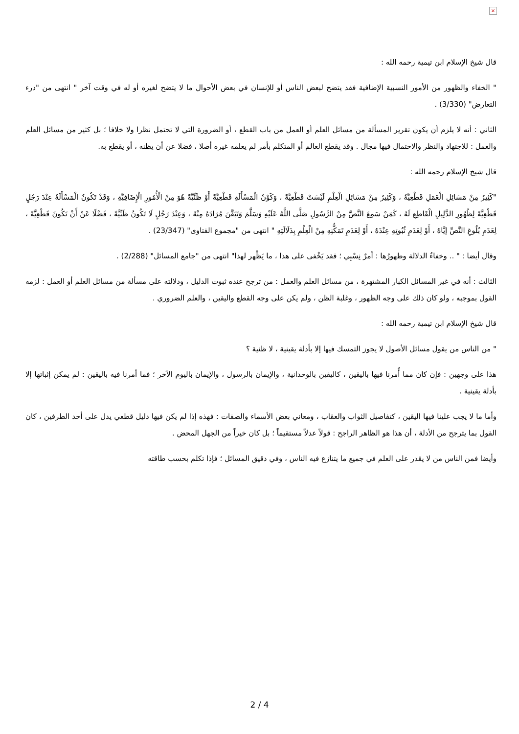×
قال شيخ الإسلام ابن تيمية رحمه الله :
" الخفاء والظهور من الأمور النسبية الإضافية فقد يتضح لبعض الناس أو للإنسان في بعض الأحوال ما لا يتضح لغيره أو له في وقت آخر " انتهى من "درء التعارض" (3/330) .
الثاني : أنه لا يلزم أن يكون تقرير المسألة من مسائل العلم أو العمل من باب القطع ، أو الضرورة التي لا تحتمل نظرا ولا خلافا ؛ بل كثير من مسائل العلم والعمل : للاجتهاد والنظر والاحتمال فيها مجال . وقد يقطع العالم أو المتكلم بأمر لم يعلمه غيره أصلا ، فضلا عن أن يظنه ، أو يقطع به.
قال شيخ الإسلام رحمه الله :
"كَثِيرٌ مِنْ مَسَائِلِ الْعَمَلِ قَطْعِيَّةٌ ، وَكَثِيرٌ مِنْ مَسَائِلِ الْعِلْمِ لَيْسَتْ قَطْعِيَّةً ، وَكَوْنُ الْمَسْأَلَةِ قَطْعِيَّةً أَوْ ظَنِّيَّةً هُوَ مِنْ الْأُمُورِ الْإِضَافِيَّةِ ، وَقَدْ تَكُونُ الْمَسْأَلَةُ عِنْدَ رَجُلٍ قَطْعِيَّةً لِظُهُورِ الدَّلِيلِ الْقَاطِعِ لَهُ ، كَمَنْ سَمِعَ النَّصَّ مِنْ الرَّسُولِ صَلَّى اللَّهُ عَلَيْهِ وَسَلَّمَ وَتَيَقَّنَ مُرَادَهُ مِنْهُ ، وَعِنْدَ رَجُلٍ لَا تَكُونُ ظَنِّيَّةً ، فَضْلًا عَنْ أَنْ تَكُونَ قَطْعِيَّةً ، لِعَدَمِ بُلُوغِ النَّصِّ إيَّاهُ ، أَوْ لِعَدَمِ ثُبُوتِهِ عِنْدَهُ ، أَوْ لِعَدَمِ تَمَكُّنِهِ مِنْ الْعِلْمِ بِدَلَالَتِهِ " انتهى من "مجموع الفتاوى" (23/347) .
وقال أيضا : " .. وخفاءُ الدلالة وظهورُها : أمرٌ نِسْبِي ؛ فقد يَخْفى على هذا ، ما يَظْهر لهذا" انتهى من "جامع المسائل" (2/288) .
الثالث : أنه في غير المسائل الكبار المشتهرة ، من مسائل العلم والعمل : من ترجح عنده ثبوت الدليل ، ودلالته على مسألة من مسائل العلم أو العمل : لزمه القول بموجبه ، ولو كان ذلك على وجه الظهور ، وغلبة الظن ، ولم يكن على وجه القطع واليقين ، والعلم الضروري .
قال شيخ الإسلام ابن تيمية رحمه الله :
" من الناس من يقول مسائل الأصول لا يجوز التمسك فيها إلا بأدلة يقينية ، لا ظنية ؟
هذا على وجهين : فإن كان مما أُمرنا فيها باليقين ، كاليقين بالوحدانية ، والإيمان بالرسول ، والإيمان باليوم الآخر ؛ فما أمرنا فيه باليقين : لم يمكن إثباتها إلا بأدلة يقينية .
وأما ما لا يجب علينا فيها اليقين ، كتفاصيل الثواب والعقاب ، ومعاني بعض الأسماء والصفات : فهذه إذا لم يكن فيها دليل قطعي يدل على أحد الطرفين ، كان القول بما يترجح من الأدلة ، أن هذا هو الظاهر الراجح : قولاً عدلاً مستقيماً ؛ بل كان خيراً من الجهل المحض .
وأيضا فمن الناس من لا يقدر على العلم في جميع ما يتنازع فيه الناس ، وفي دقيق المسائل ؛ فإذا تكلم بحسب طاقته
2 / 4